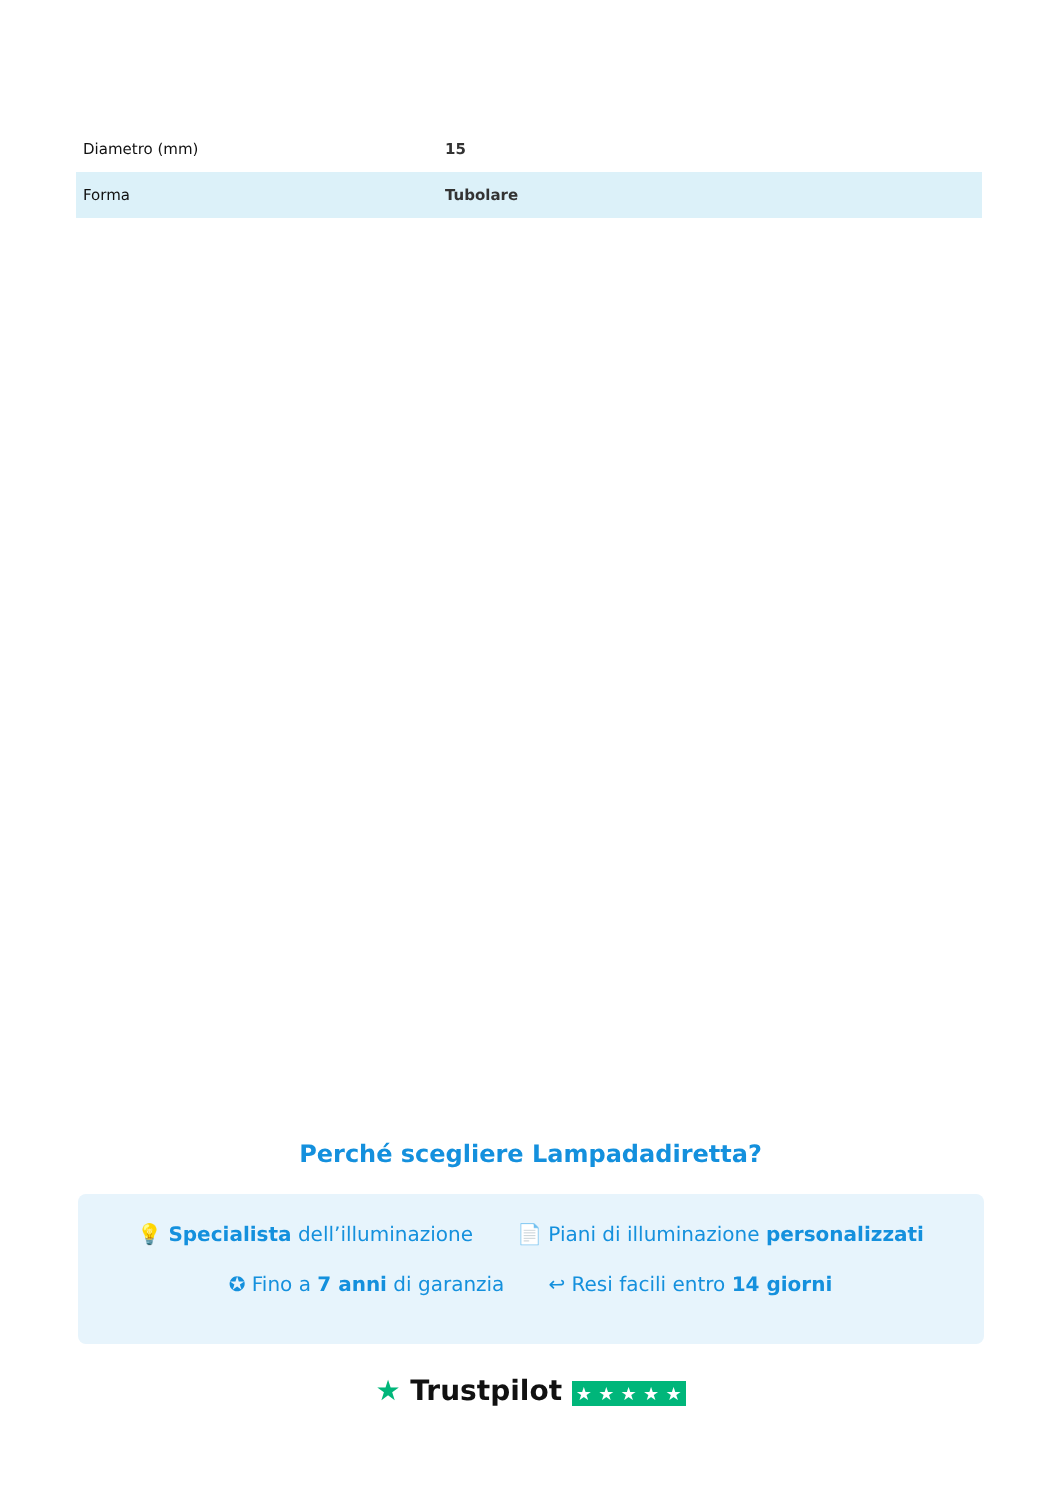| Diametro (mm) | 15 |
| Forma | Tubolare |
Perché scegliere Lampadadiretta?
💡 Specialista dell’illuminazione 📄 Piani di illuminazione personalizzati
✪ Fino a 7 anni di garanzia ↩ Resi facili entro 14 giorni
★ Trustpilot ★ ★ ★ ★ ★